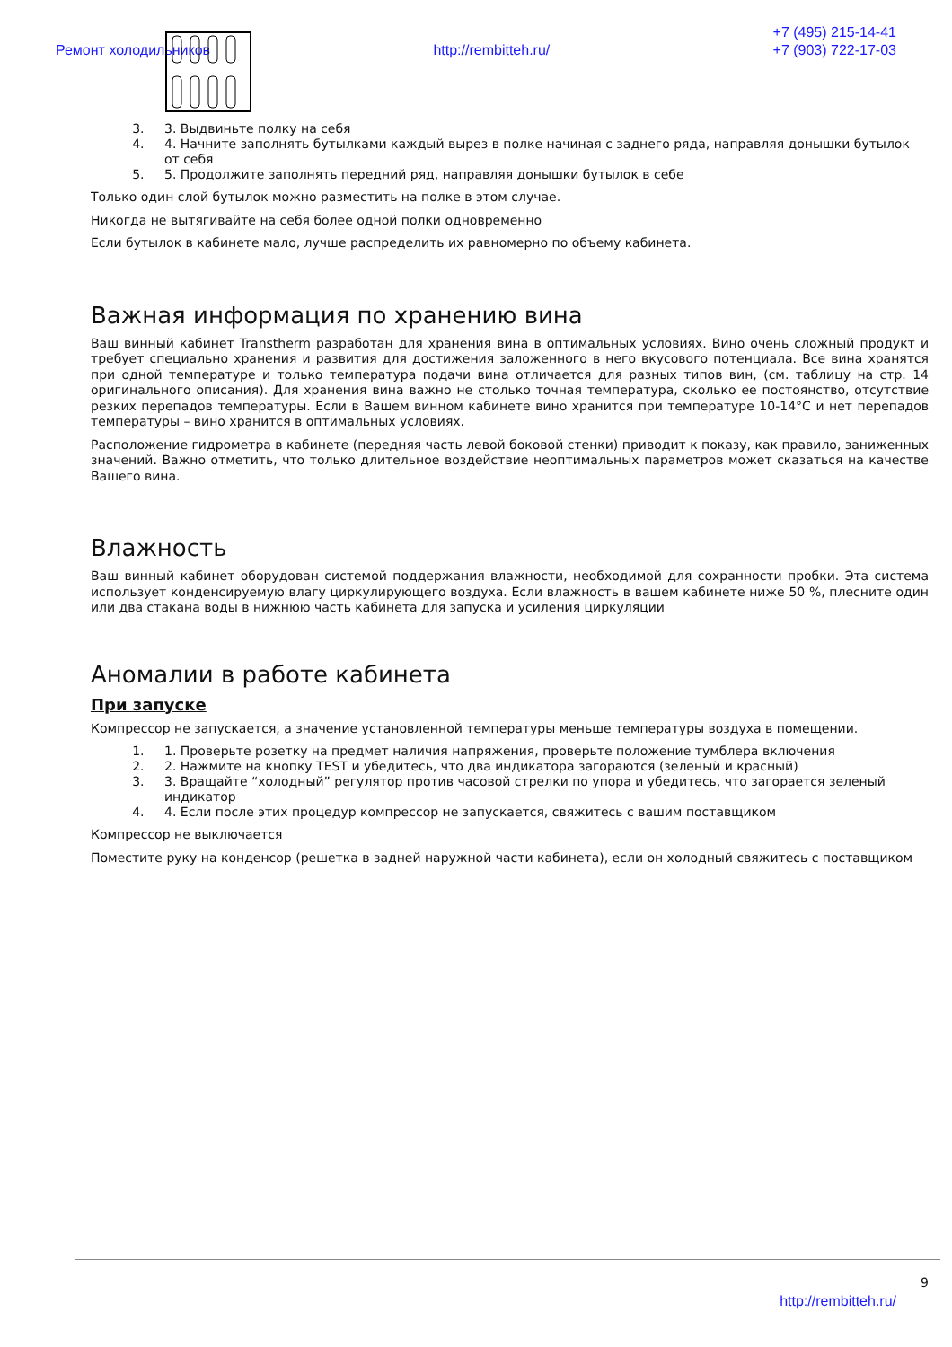Ремонт холодильников http://rembitteh.ru/
+7 (495) 215-14-41
+7 (903) 722-17-03
3. 3. Выдвиньте полку на себя
4. 4. Начните заполнять бутылками каждый вырез в полке начиная с заднего ряда, направляя донышки бутылок от себя
5. 5. Продолжите заполнять передний ряд, направляя донышки бутылок в себе
Только один слой бутылок можно разместить на полке в этом случае.
Никогда не вытягивайте на себя более одной полки одновременно
Если бутылок в кабинете мало, лучше распределить их равномерно по объему кабинета.
Важная информация по хранению вина
Ваш винный кабинет Transtherm разработан для хранения вина в оптимальных условиях. Вино очень сложный продукт и требует специально хранения и развития для достижения заложенного в него вкусового потенциала. Все вина хранятся при одной температуре и только температура подачи вина отличается для разных типов вин, (см. таблицу на стр. 14 оригинального описания). Для хранения вина важно не столько точная температура, сколько ее постоянство, отсутствие резких перепадов температуры. Если в Вашем винном кабинете вино хранится при температуре 10-14°C и нет перепадов температуры – вино хранится в оптимальных условиях.
Расположение гидрометра в кабинете (передняя часть левой боковой стенки) приводит к показу, как правило, заниженных значений. Важно отметить, что только длительное воздействие неоптимальных параметров может сказаться на качестве Вашего вина.
Влажность
Ваш винный кабинет оборудован системой поддержания влажности, необходимой для сохранности пробки. Эта система использует конденсируемую влагу циркулирующего воздуха. Если влажность в вашем кабинете ниже 50 %, плесните один или два стакана воды в нижнюю часть кабинета для запуска и усиления циркуляции
Аномалии в работе кабинета
При запуске
Компрессор не запускается, а значение установленной температуры меньше температуры воздуха в помещении.
1. 1. Проверьте розетку на предмет наличия напряжения, проверьте положение тумблера включения
2. 2. Нажмите на кнопку TEST и убедитесь, что два индикатора загораются (зеленый и красный)
3. 3. Вращайте “холодный” регулятор против часовой стрелки по упора и убедитесь, что загорается зеленый индикатор
4. 4. Если после этих процедур компрессор не запускается, свяжитесь с вашим поставщиком
Компрессор не выключается
Поместите руку на конденсор (решетка в задней наружной части кабинета), если он холодный свяжитесь с поставщиком
9
http://rembitteh.ru/